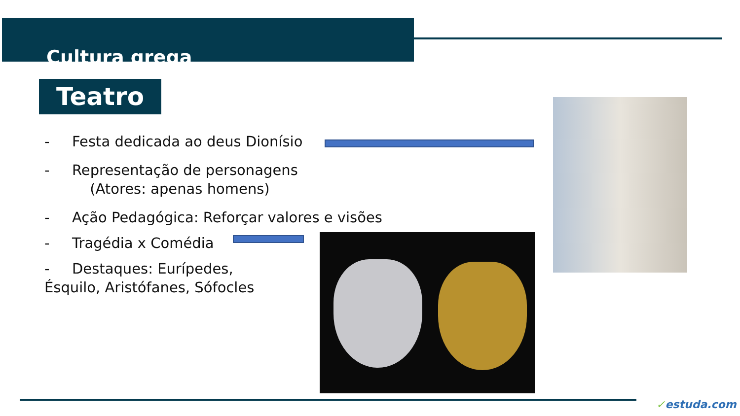Cultura grega
Teatro
- Festa dedicada ao deus Dionísio
- Representação de personagens
(Atores: apenas homens)
- Ação Pedagógica: Reforçar valores e visões
- Tragédia x Comédia
- Destaques: Eurípedes,
Ésquilo, Aristófanes, Sófocles
✓estuda.com